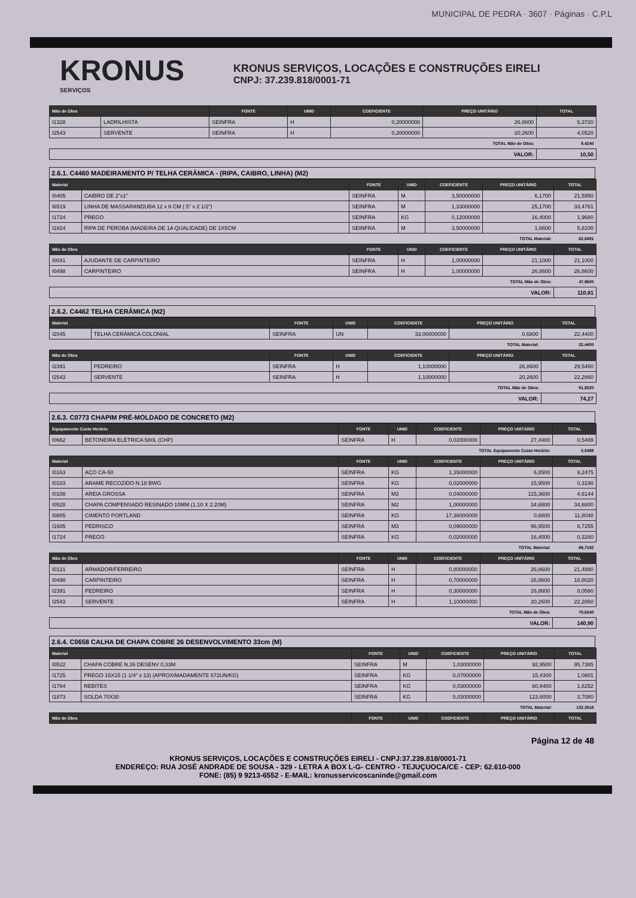MUNICIPAL DE PEDRA · 3607 · Páginas · C.P.L
KRONUS
SERVIÇOS
KRONUS SERVIÇOS, LOCAÇÕES E CONSTRUÇÕES EIRELI
CNPJ: 37.239.818/0001-71
| Mão de Obra | | FONTE | UNID | COEFICIENTE | PREÇO UNITÁRIO | TOTAL |
| --- | --- | --- | --- | --- | --- | --- |
| I1328 | LADRILHISTA | SEINFRA | H | 0,20000000 | 26,8600 | 5,3720 |
| I2543 | SERVENTE | SEINFRA | H | 0,20000000 | 20,2600 | 4,0520 |
| TOTAL Mão de Obra: | | | | | | 9,4240 |
| VALOR: | | | | | | 10,50 |
2.6.1. C4460 MADEIRAMENTO P/ TELHA CERÂMICA - (RIPA, CAIBRO, LINHA) (M2)
| Material | | FONTE | UNID | COEFICIENTE | PREÇO UNITÁRIO | TOTAL |
| --- | --- | --- | --- | --- | --- | --- |
| I0405 | CAIBRO DE 2"x1" | SEINFRA | M | 3,50000000 | 6,1700 | 21,5950 |
| I6519 | LINHA DE MASSARANDUBA 12 x 6 CM ( 5" x 2 1/2") | SEINFRA | M | 1,33000000 | 25,1700 | 33,4761 |
| I1724 | PREGO | SEINFRA | KG | 0,12000000 | 16,4000 | 1,9680 |
| I1824 | RIPA DE PEROBA (MADEIRA DE 1A QUALIDADE) DE 1X5CM | SEINFRA | M | 3,50000000 | 1,6600 | 5,8100 |
| TOTAL Material: | | | | | | 62,8491 |
| Mão de Obra | | FONTE | UNID | COEFICIENTE | PREÇO UNITÁRIO | TOTAL |
| I0041 | AJUDANTE DE CARPINTEIRO | SEINFRA | H | 1,00000000 | 21,1000 | 21,1000 |
| I0498 | CARPINTEIRO | SEINFRA | H | 1,00000000 | 26,8600 | 26,8600 |
| TOTAL Mão de Obra: | | | | | | 47,9600 |
| VALOR: | | | | | | 110,81 |
2.6.2. C4462 TELHA CERÂMICA (M2)
| Material | | FONTE | UNID | COEFICIENTE | PREÇO UNITÁRIO | TOTAL |
| --- | --- | --- | --- | --- | --- | --- |
| I2045 | TELHA CERÂMICA COLONIAL | SEINFRA | UN | 33,00000000 | 0,6800 | 22,4400 |
| TOTAL Material: | | | | | | 22,4400 |
| Mão de Obra | | FONTE | UNID | COEFICIENTE | PREÇO UNITÁRIO | TOTAL |
| I2391 | PEDREIRO | SEINFRA | H | 1,10000000 | 26,8600 | 29,5460 |
| I2543 | SERVENTE | SEINFRA | H | 1,10000000 | 20,2600 | 22,2860 |
| TOTAL Mão de Obra: | | | | | | 51,8320 |
| VALOR: | | | | | | 74,27 |
2.6.3. C0773 CHAPIM PRÉ-MOLDADO DE CONCRETO (M2)
| Equipamento Custo Horário | | FONTE | UNID | COEFICIENTE | PREÇO UNITÁRIO | TOTAL |
| --- | --- | --- | --- | --- | --- | --- |
| I0662 | BETONEIRA ELÉTRICA 580L (CHP) | SEINFRA | H | 0,02000000 | 27,4400 | 0,5488 |
| TOTAL Equipamento Custo Horário: | | | | | | 0,5488 |
| Material | | FONTE | UNID | COEFICIENTE | PREÇO UNITÁRIO | TOTAL |
| I0163 | AÇO CA-50 | SEINFRA | KG | 1,35000000 | 6,8500 | 9,2475 |
| I0103 | ARAME RECOZIDO N.18 BWG | SEINFRA | KG | 0,02000000 | 15,9500 | 0,3190 |
| I0108 | AREIA GROSSA | SEINFRA | M3 | 0,04000000 | 115,3600 | 4,6144 |
| I0528 | CHAPA COMPENSADO RESINADO 10MM (1.10 X 2.20M) | SEINFRA | M2 | 1,00000000 | 34,6800 | 34,6800 |
| I0805 | CIMENTO PORTLAND | SEINFRA | KG | 17,36000000 | 0,6800 | 11,8048 |
| I1605 | PEDRISCO | SEINFRA | M3 | 0,09000000 | 96,9500 | 8,7255 |
| I1724 | PREGO | SEINFRA | KG | 0,02000000 | 16,4000 | 0,3280 |
| TOTAL Material: | | | | | | 69,7192 |
| Mão de Obra | | FONTE | UNID | COEFICIENTE | PREÇO UNITÁRIO | TOTAL |
| I0121 | ARMADOR/FERREIRO | SEINFRA | H | 0,80000000 | 26,8600 | 21,4880 |
| I0498 | CARPINTEIRO | SEINFRA | H | 0,70000000 | 26,8600 | 18,8020 |
| I2391 | PEDREIRO | SEINFRA | H | 0,30000000 | 26,8600 | 8,0580 |
| I2543 | SERVENTE | SEINFRA | H | 1,10000000 | 20,2600 | 22,2860 |
| TOTAL Mão de Obra: | | | | | | 70,6340 |
| VALOR: | | | | | | 140,90 |
2.6.4. C0658 CALHA DE CHAPA COBRE 26 DESENVOLVIMENTO 33cm (M)
| Material | | FONTE | UNID | COEFICIENTE | PREÇO UNITÁRIO | TOTAL |
| --- | --- | --- | --- | --- | --- | --- |
| I0522 | CHAPA COBRE N.26 DESENV 0,33M | SEINFRA | M | 1,03000000 | 92,9500 | 95,7385 |
| I1725 | PREGO 15X15 (1 1/4" x 13) (APROXIMADAMENTE 672UN/KG) | SEINFRA | KG | 0,07000000 | 15,4300 | 1,0801 |
| I1784 | REBITES | SEINFRA | KG | 0,03000000 | 60,8400 | 1,8252 |
| I1873 | SOLDA 70X30 | SEINFRA | KG | 0,03000000 | 123,6000 | 3,7080 |
| TOTAL Material: | | | | | | 102,3518 |
| Mão de Obra | | FONTE | UNID | COEFICIENTE | PREÇO UNITÁRIO | TOTAL |
Página 12 de 48
KRONUS SERVIÇOS, LOCAÇÕES E CONSTRUÇÕES EIRELI - CNPJ:37.239.818/0001-71
ENDEREÇO: RUA JOSÉ ANDRADE DE SOUSA - 329 - LETRA A BOX L-G- CENTRO - TEJUÇUOCA/CE - CEP: 62.610-000
FONE: (85) 9 9213-6552 - E-MAIL: kronusservicoscaninde@gmail.com